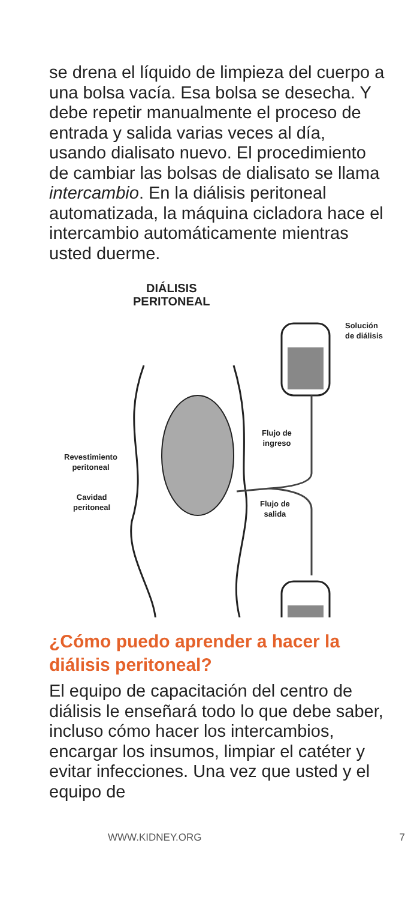se drena el líquido de limpieza del cuerpo a una bolsa vacía. Esa bolsa se desecha. Y debe repetir manualmente el proceso de entrada y salida varias veces al día, usando dialisato nuevo. El procedimiento de cambiar las bolsas de dialisato se llama intercambio. En la diálisis peritoneal automatizada, la máquina cicladora hace el intercambio automáticamente mientras usted duerme.
DIÁLISIS
PERITONEAL
Solución
de diálisis
Flujo de
ingreso
Revestimiento
peritoneal
Cavidad
peritoneal
Flujo de
salida
¿Cómo puedo aprender a hacer la diálisis peritoneal?
El equipo de capacitación del centro de diálisis le enseñará todo lo que debe saber, incluso cómo hacer los intercambios, encargar los insumos, limpiar el catéter y evitar infecciones. Una vez que usted y el equipo de
WWW.KIDNEY.ORG 7